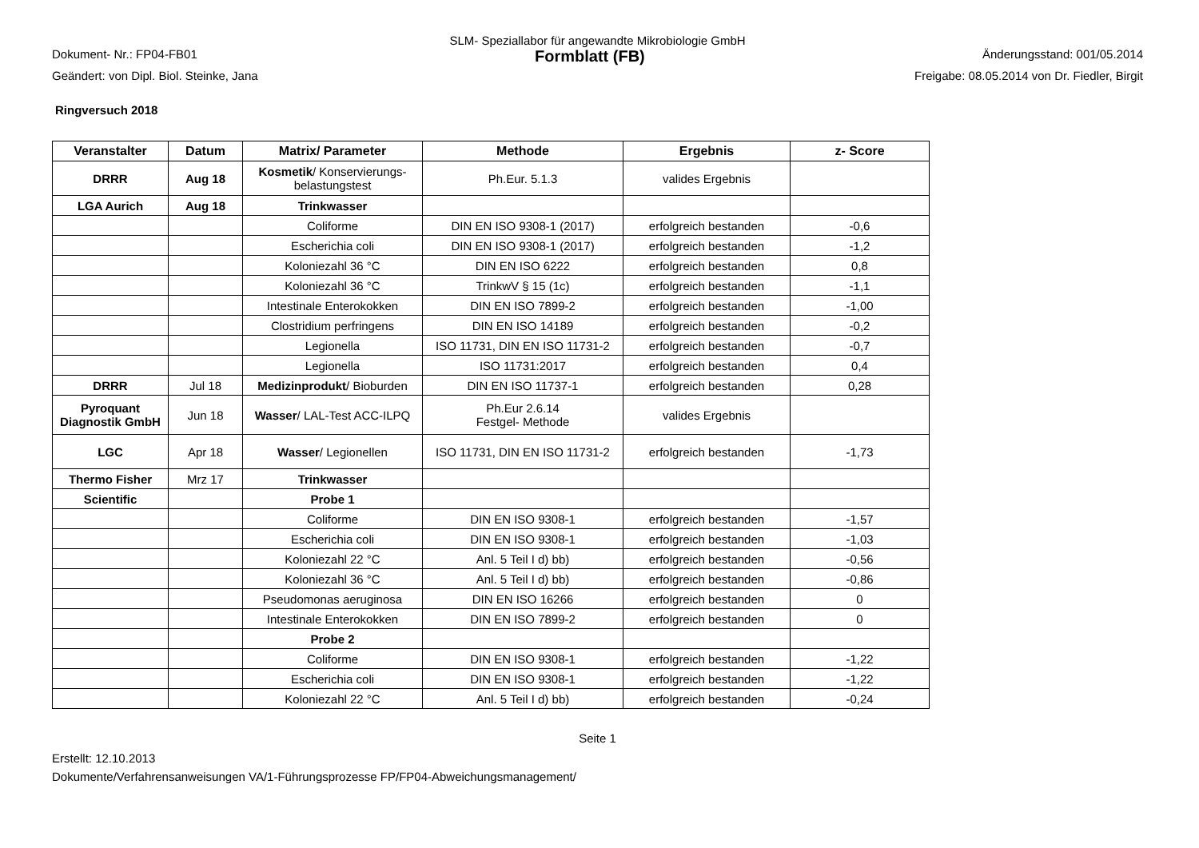SLM- Speziallabor für angewandte Mikrobiologie GmbH
Dokument- Nr.: FP04-FB01 Formblatt (FB) Änderungsstand: 001/05.2014
Geändert: von Dipl. Biol. Steinke, Jana Freigabe: 08.05.2014 von Dr. Fiedler, Birgit
Ringversuch 2018
| Veranstalter | Datum | Matrix/ Parameter | Methode | Ergebnis | z- Score |
| --- | --- | --- | --- | --- | --- |
| DRRR | Aug 18 | Kosmetik / Konservierungs-belastungstest | Ph.Eur. 5.1.3 | valides Ergebnis | |
| LGA Aurich | Aug 18 | Trinkwasser | | | |
| | | Coliforme | DIN EN ISO 9308-1 (2017) | erfolgreich bestanden | -0,6 |
| | | Escherichia coli | DIN EN ISO 9308-1 (2017) | erfolgreich bestanden | -1,2 |
| | | Koloniezahl 36 °C | DIN EN ISO 6222 | erfolgreich bestanden | 0,8 |
| | | Koloniezahl 36 °C | TrinkwV § 15 (1c) | erfolgreich bestanden | -1,1 |
| | | Intestinale Enterokokken | DIN EN ISO 7899-2 | erfolgreich bestanden | -1,00 |
| | | Clostridium perfringens | DIN EN ISO 14189 | erfolgreich bestanden | -0,2 |
| | | Legionella | ISO 11731, DIN EN ISO 11731-2 | erfolgreich bestanden | -0,7 |
| | | Legionella | ISO 11731:2017 | erfolgreich bestanden | 0,4 |
| DRRR | Jul 18 | Medizinprodukt / Bioburden | DIN EN ISO 11737-1 | erfolgreich bestanden | 0,28 |
| Pyroquant Diagnostik GmbH | Jun 18 | Wasser / LAL-Test ACC-ILPQ | Ph.Eur 2.6.14 Festgel- Methode | valides Ergebnis | |
| LGC | Apr 18 | Wasser / Legionellen | ISO 11731, DIN EN ISO 11731-2 | erfolgreich bestanden | -1,73 |
| Thermo Fisher | Mrz 17 | Trinkwasser | | | |
| Scientific | | Probe 1 | | | |
| | | Coliforme | DIN EN ISO 9308-1 | erfolgreich bestanden | -1,57 |
| | | Escherichia coli | DIN EN ISO 9308-1 | erfolgreich bestanden | -1,03 |
| | | Koloniezahl 22 °C | Anl. 5 Teil I d) bb) | erfolgreich bestanden | -0,56 |
| | | Koloniezahl 36 °C | Anl. 5 Teil I d) bb) | erfolgreich bestanden | -0,86 |
| | | Pseudomonas aeruginosa | DIN EN ISO 16266 | erfolgreich bestanden | 0 |
| | | Intestinale Enterokokken | DIN EN ISO 7899-2 | erfolgreich bestanden | 0 |
| | | Probe 2 | | | |
| | | Coliforme | DIN EN ISO 9308-1 | erfolgreich bestanden | -1,22 |
| | | Escherichia coli | DIN EN ISO 9308-1 | erfolgreich bestanden | -1,22 |
| | | Koloniezahl 22 °C | Anl. 5 Teil I d) bb) | erfolgreich bestanden | -0,24 |
Seite 1
Erstellt: 12.10.2013
Dokumente/Verfahrensanweisungen VA/1-Führungsprozesse FP/FP04-Abweichungsmanagement/